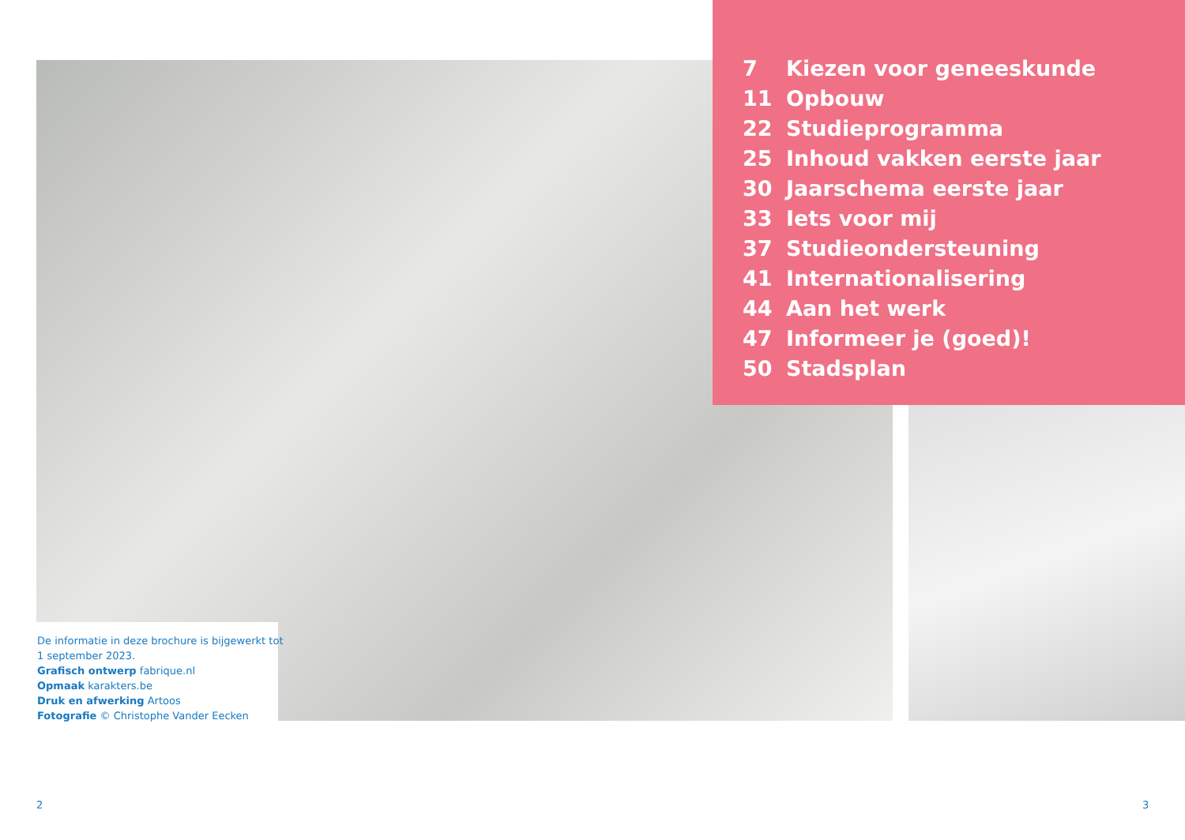7 Kiezen voor geneeskunde
11 Opbouw
22 Studieprogramma
25 Inhoud vakken eerste jaar
30 Jaarschema eerste jaar
33 Iets voor mij
37 Studieondersteuning
41 Internationalisering
44 Aan het werk
47 Informeer je (goed)!
50 Stadsplan
De informatie in deze brochure is bijgewerkt tot
1 september 2023.
Grafisch ontwerp fabrique.nl
Opmaak karakters.be
Druk en afwerking Artoos
Fotografie © Christophe Vander Eecken
2 3